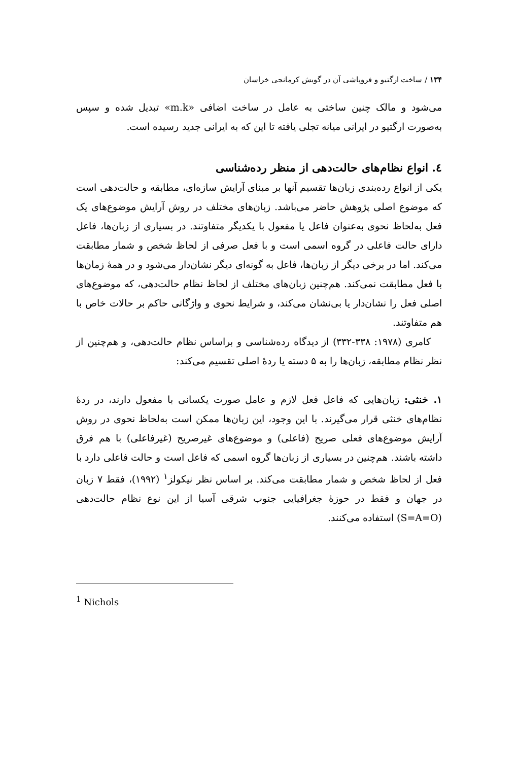۱۳۴ / ساخت ارگتیو و فروپاشی آن در گویش کرمانجی خراسان
می‌شود و مالک چنین ساختی به عامل در ساخت اضافی «m.k» تبدیل شده و سپس به‌صورت ارگتیو در ایرانی میانه تجلی یافته تا این که به ایرانی جدید رسیده است.
٤. انواع نظام‌های حالت‌دهی از منظر رده‌شناسی
یکی از انواع رده‌بندی زبان‌ها تقسیم آنها بر مبنای آرایش سازه‌ای، مطابقه و حالت‌دهی است که موضوع اصلی پژوهش حاضر می‌باشد. زبان‌های مختلف در روش آرایش موضوع‌های یک فعل به‌لحاظ نحوی به‌عنوان فاعل یا مفعول با یکدیگر متفاوتند. در بسیاری از زبان‌ها، فاعل دارای حالت فاعلی در گروه اسمی است و با فعل صرفی از لحاظ شخص و شمار مطابقت می‌کند. اما در برخی دیگر از زبان‌ها، فاعل به گونه‌ای دیگر نشان‌دار می‌شود و در همهٔ زمان‌ها با فعل مطابقت نمی‌کند. هم‌چنین زبان‌های مختلف از لحاظ نظام حالت‌دهی، که موضوع‌های اصلی فعل را نشان‌دار یا بی‌نشان می‌کند، و شرایط نحوی و واژگانی حاکم بر حالات خاص با هم متفاوتند.
کامری (۱۹۷۸: ۳۳۸-۳۳۲) از دیدگاه رده‌شناسی و براساس نظام حالت‌دهی، و هم‌چنین از نظر نظام مطابقه، زبان‌ها را به ۵ دسته یا ردهٔ اصلی تقسیم می‌کند:
۱. خنثی: زبان‌هایی که فاعل فعل لازم و عامل صورت یکسانی با مفعول دارند، در ردهٔ نظام‌های خنثی قرار می‌گیرند. با این وجود، این زبان‌ها ممکن است به‌لحاظ نحوی در روش آرایش موضوع‌های فعلی صریح (فاعلی) و موضوع‌های غیرصریح (غیرفاعلی) با هم فرق داشته باشند. هم‌چنین در بسیاری از زبان‌ها گروه اسمی که فاعل است و حالت فاعلی دارد با فعل از لحاظ شخص و شمار مطابقت می‌کند. بر اساس نظر نیکولز<sup>۱</sup> (۱۹۹۲)، فقط ۷ زبان در جهان و فقط در حوزهٔ جغرافیایی جنوب شرقی آسیا از این نوع نظام حالت‌دهی (S=A=O) استفاده می‌کنند.
<sup>1</sup> Nichols